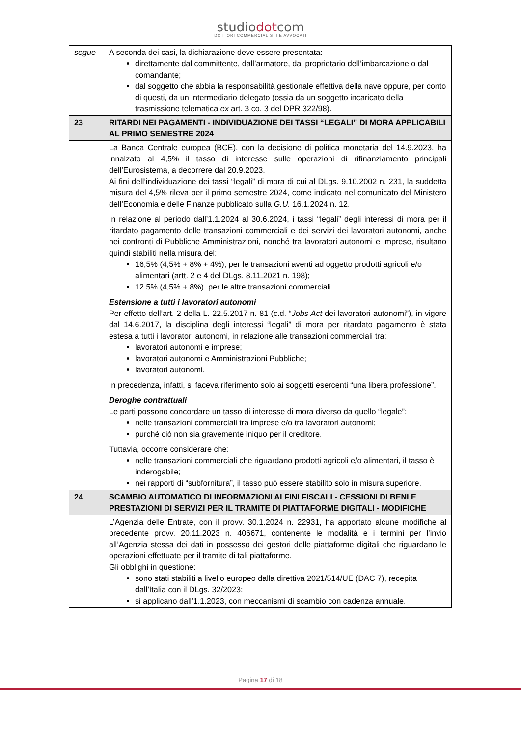studiodotcom
DOTTORI COMMERCIALISTI E AVVOCATI
| segue | A seconda dei casi, la dichiarazione deve essere presentata: direttamente dal committente, dall’armatore, dal proprietario dell’imbarcazione o dal comandante; dal soggetto che abbia la responsabilità gestionale effettiva della nave oppure, per conto di questi, da un intermediario delegato (ossia da un soggetto incaricato della trasmissione telematica ex art. 3 co. 3 del DPR 322/98). |
| 23 | RITARDI NEI PAGAMENTI - INDIVIDUAZIONE DEI TASSI “LEGALI” DI MORA APPLICABILI AL PRIMO SEMESTRE 2024 |
| | La Banca Centrale europea (BCE), con la decisione di politica monetaria del 14.9.2023, ha innalzato al 4,5% il tasso di interesse sulle operazioni di rifinanziamento principali dell’Eurosistema, a decorrere dal 20.9.2023. Ai fini dell’individuazione dei tassi “legali” di mora di cui al DLgs. 9.10.2002 n. 231, la suddetta misura del 4,5% rileva per il primo semestre 2024, come indicato nel comunicato del Ministero dell’Economia e delle Finanze pubblicato sulla G.U. 16.1.2024 n. 12. In relazione al periodo dall’1.1.2024 al 30.6.2024, i tassi “legali” degli interessi di mora per il ritardato pagamento delle transazioni commerciali e dei servizi dei lavoratori autonomi, anche nei confronti di Pubbliche Amministrazioni, nonché tra lavoratori autonomi e imprese, risultano quindi stabiliti nella misura del: 16,5% (4,5% + 8% + 4%), per le transazioni aventi ad oggetto prodotti agricoli e/o alimentari (artt. 2 e 4 del DLgs. 8.11.2021 n. 198); 12,5% (4,5% + 8%), per le altre transazioni commerciali. Estensione a tutti i lavoratori autonomi Per effetto dell’art. 2 della L. 22.5.2017 n. 81 (c.d. “ Jobs Act dei lavoratori autonomi”), in vigore dal 14.6.2017, la disciplina degli interessi “legali” di mora per ritardato pagamento è stata estesa a tutti i lavoratori autonomi, in relazione alle transazioni commerciali tra: lavoratori autonomi e imprese; lavoratori autonomi e Amministrazioni Pubbliche; lavoratori autonomi. In precedenza, infatti, si faceva riferimento solo ai soggetti esercenti “una libera professione”. Deroghe contrattuali Le parti possono concordare un tasso di interesse di mora diverso da quello “legale”: nelle transazioni commerciali tra imprese e/o tra lavoratori autonomi; purché ciò non sia gravemente iniquo per il creditore. Tuttavia, occorre considerare che: nelle transazioni commerciali che riguardano prodotti agricoli e/o alimentari, il tasso è inderogabile; nei rapporti di “subfornitura”, il tasso può essere stabilito solo in misura superiore. |
| 24 | SCAMBIO AUTOMATICO DI INFORMAZIONI AI FINI FISCALI - CESSIONI DI BENI E PRESTAZIONI DI SERVIZI PER IL TRAMITE DI PIATTAFORME DIGITALI - MODIFICHE |
| | L’Agenzia delle Entrate, con il provv. 30.1.2024 n. 22931, ha apportato alcune modifiche al precedente provv. 20.11.2023 n. 406671, contenente le modalità e i termini per l’invio all’Agenzia stessa dei dati in possesso dei gestori delle piattaforme digitali che riguardano le operazioni effettuate per il tramite di tali piattaforme. Gli obblighi in questione: sono stati stabiliti a livello europeo dalla direttiva 2021/514/UE (DAC 7), recepita dall’Italia con il DLgs. 32/2023; si applicano dall’1.1.2023, con meccanismi di scambio con cadenza annuale. |
Pagina 17 di 18